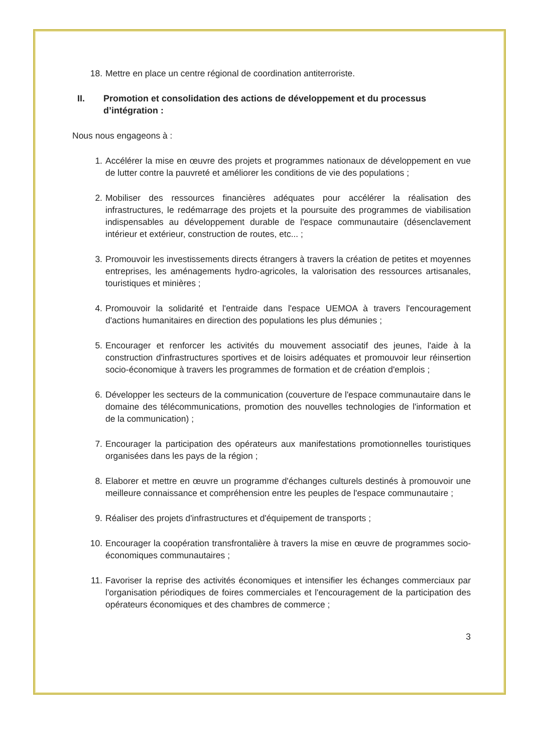18. Mettre en place un centre régional de coordination antiterroriste.
II. Promotion et consolidation des actions de développement et du processus d’intégration :
Nous nous engageons à :
1. Accélérer la mise en œuvre des projets et programmes nationaux de développement en vue de lutter contre la pauvreté et améliorer les conditions de vie des populations ;
2. Mobiliser des ressources financières adéquates pour accélérer la réalisation des infrastructures, le redémarrage des projets et la poursuite des programmes de viabilisation indispensables au développement durable de l'espace communautaire (désenclavement intérieur et extérieur, construction de routes, etc... ;
3. Promouvoir les investissements directs étrangers à travers la création de petites et moyennes entreprises, les aménagements hydro-agricoles, la valorisation des ressources artisanales, touristiques et minières ;
4. Promouvoir la solidarité et l'entraide dans l'espace UEMOA à travers l'encouragement d'actions humanitaires en direction des populations les plus démunies ;
5. Encourager et renforcer les activités du mouvement associatif des jeunes, l'aide à la construction d'infrastructures sportives et de loisirs adéquates et promouvoir leur réinsertion socio-économique à travers les programmes de formation et de création d'emplois ;
6. Développer les secteurs de la communication (couverture de l'espace communautaire dans le domaine des télécommunications, promotion des nouvelles technologies de l'information et de la communication) ;
7. Encourager la participation des opérateurs aux manifestations promotionnelles touristiques organisées dans les pays de la région ;
8. Elaborer et mettre en œuvre un programme d'échanges culturels destinés à promouvoir une meilleure connaissance et compréhension entre les peuples de l'espace communautaire ;
9. Réaliser des projets d'infrastructures et d'équipement de transports ;
10. Encourager la coopération transfrontalière à travers la mise en œuvre de programmes socio-économiques communautaires ;
11. Favoriser la reprise des activités économiques et intensifier les échanges commerciaux par l'organisation périodiques de foires commerciales et l'encouragement de la participation des opérateurs économiques et des chambres de commerce ;
3